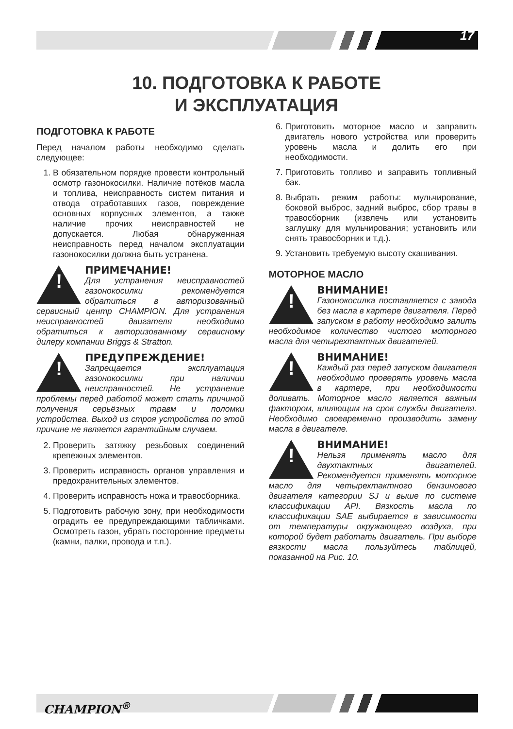17
10. ПОДГОТОВКА К РАБОТЕ
И ЭКСПЛУАТАЦИЯ
ПОДГОТОВКА К РАБОТЕ
Перед началом работы необходимо сделать следующее:
1. В обязательном порядке провести контрольный осмотр газонокосилки. Наличие потёков масла и топлива, неисправность систем питания и отвода отработавших газов, повреждение основных корпусных элементов, а также наличие прочих неисправностей не допускается. Любая обнаруженная неисправность перед началом эксплуатации газонокосилки должна быть устранена.
!
ПРИМЕЧАНИЕ!
Для устранения неисправностей газонокосилки рекомендуется обратиться в авторизованный сервисный центр CHAMPION. Для устранения неисправностей двигателя необходимо обратиться к авторизованному сервисному дилеру компании Briggs & Stratton.
!
ПРЕДУПРЕЖДЕНИЕ!
Запрещается эксплуатация газонокосилки при наличии неисправностей. Не устранение проблемы перед работой может стать причиной получения серьёзных травм и поломки устройства. Выход из строя устройства по этой причине не является гарантийным случаем.
2. Проверить затяжку резьбовых соединений крепежных элементов.
3. Проверить исправность органов управления и предохранительных элементов.
4. Проверить исправность ножа и травосборника.
5. Подготовить рабочую зону, при необходимости оградить ее предупреждающими табличками. Осмотреть газон, убрать посторонние предметы (камни, палки, провода и т.п.).
6. Приготовить моторное масло и заправить двигатель нового устройства или проверить уровень масла и долить его при необходимости.
7. Приготовить топливо и заправить топливный бак.
8. Выбрать режим работы: мульчирование, боковой выброс, задний выброс, сбор травы в травосборник (извлечь или установить заглушку для мульчирования; установить или снять травосборник и т.д.).
9. Установить требуемую высоту скашивания.
МОТОРНОЕ МАСЛО
!
ВНИМАНИЕ!
Газонокосилка поставляется с завода без масла в картере двигателя. Перед запуском в работу необходимо залить необходимое количество чистого моторного масла для четырехтактных двигателей.
!
ВНИМАНИЕ!
Каждый раз перед запуском двигателя необходимо проверять уровень масла в картере, при необходимости доливать. Моторное масло является важным фактором, влияющим на срок службы двигателя. Необходимо своевременно производить замену масла в двигателе.
!
ВНИМАНИЕ!
Нельзя применять масло для двухтактных двигателей. Рекомендуется применять моторное масло для четырехтактного бензинового двигателя категории SJ и выше по системе классификации API. Вязкость масла по классификации SAE выбирается в зависимости от температуры окружающего воздуха, при которой будет работать двигатель. При выборе вязкости масла пользуйтесь таблицей, показанной на Рис. 10.
CHAMPION<sup>®</sup>